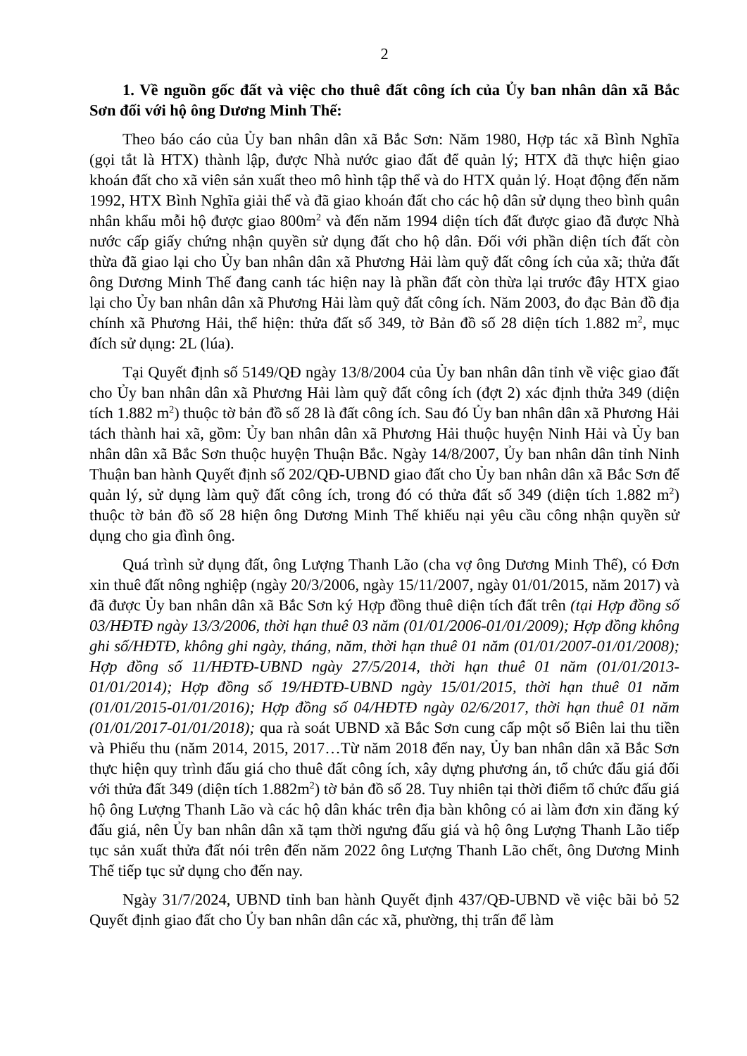2
1. Về nguồn gốc đất và việc cho thuê đất công ích của Ủy ban nhân dân xã Bắc Sơn đối với hộ ông Dương Minh Thế:
Theo báo cáo của Ủy ban nhân dân xã Bắc Sơn: Năm 1980, Hợp tác xã Bình Nghĩa (gọi tắt là HTX) thành lập, được Nhà nước giao đất để quản lý; HTX đã thực hiện giao khoán đất cho xã viên sản xuất theo mô hình tập thể và do HTX quản lý. Hoạt động đến năm 1992, HTX Bình Nghĩa giải thể và đã giao khoán đất cho các hộ dân sử dụng theo bình quân nhân khẩu mỗi hộ được giao 800m<sup>2</sup> và đến năm 1994 diện tích đất được giao đã được Nhà nước cấp giấy chứng nhận quyền sử dụng đất cho hộ dân. Đối với phần diện tích đất còn thừa đã giao lại cho Ủy ban nhân dân xã Phương Hải làm quỹ đất công ích của xã; thửa đất ông Dương Minh Thế đang canh tác hiện nay là phần đất còn thừa lại trước đây HTX giao lại cho Ủy ban nhân dân xã Phương Hải làm quỹ đất công ích. Năm 2003, đo đạc Bản đồ địa chính xã Phương Hải, thể hiện: thửa đất số 349, tờ Bản đồ số 28 diện tích 1.882 m<sup>2</sup>, mục đích sử dụng: 2L (lúa).
Tại Quyết định số 5149/QĐ ngày 13/8/2004 của Ủy ban nhân dân tỉnh về việc giao đất cho Ủy ban nhân dân xã Phương Hải làm quỹ đất công ích (đợt 2) xác định thửa 349 (diện tích 1.882 m<sup>2</sup>) thuộc tờ bản đồ số 28 là đất công ích. Sau đó Ủy ban nhân dân xã Phương Hải tách thành hai xã, gồm: Ủy ban nhân dân xã Phương Hải thuộc huyện Ninh Hải và Ủy ban nhân dân xã Bắc Sơn thuộc huyện Thuận Bắc. Ngày 14/8/2007, Ủy ban nhân dân tỉnh Ninh Thuận ban hành Quyết định số 202/QĐ-UBND giao đất cho Ủy ban nhân dân xã Bắc Sơn để quản lý, sử dụng làm quỹ đất công ích, trong đó có thửa đất số 349 (diện tích 1.882 m<sup>2</sup>) thuộc tờ bản đồ số 28 hiện ông Dương Minh Thế khiếu nại yêu cầu công nhận quyền sử dụng cho gia đình ông.
Quá trình sử dụng đất, ông Lượng Thanh Lão (cha vợ ông Dương Minh Thế), có Đơn xin thuê đất nông nghiệp (ngày 20/3/2006, ngày 15/11/2007, ngày 01/01/2015, năm 2017) và đã được Ủy ban nhân dân xã Bắc Sơn ký Hợp đồng thuê diện tích đất trên (tại Hợp đồng số 03/HĐTĐ ngày 13/3/2006, thời hạn thuê 03 năm (01/01/2006-01/01/2009); Hợp đồng không ghi số/HĐTĐ, không ghi ngày, tháng, năm, thời hạn thuê 01 năm (01/01/2007-01/01/2008); Hợp đồng số 11/HĐTĐ-UBND ngày 27/5/2014, thời hạn thuê 01 năm (01/01/2013-01/01/2014); Hợp đồng số 19/HĐTĐ-UBND ngày 15/01/2015, thời hạn thuê 01 năm (01/01/2015-01/01/2016); Hợp đồng số 04/HĐTĐ ngày 02/6/2017, thời hạn thuê 01 năm (01/01/2017-01/01/2018); qua rà soát UBND xã Bắc Sơn cung cấp một số Biên lai thu tiền và Phiếu thu (năm 2014, 2015, 2017…Từ năm 2018 đến nay, Ủy ban nhân dân xã Bắc Sơn thực hiện quy trình đấu giá cho thuê đất công ích, xây dựng phương án, tổ chức đấu giá đối với thửa đất 349 (diện tích 1.882m<sup>2</sup>) tờ bản đồ số 28. Tuy nhiên tại thời điểm tổ chức đấu giá hộ ông Lượng Thanh Lão và các hộ dân khác trên địa bàn không có ai làm đơn xin đăng ký đấu giá, nên Ủy ban nhân dân xã tạm thời ngưng đấu giá và hộ ông Lượng Thanh Lão tiếp tục sản xuất thửa đất nói trên đến năm 2022 ông Lượng Thanh Lão chết, ông Dương Minh Thế tiếp tục sử dụng cho đến nay.
Ngày 31/7/2024, UBND tỉnh ban hành Quyết định 437/QĐ-UBND về việc bãi bỏ 52 Quyết định giao đất cho Ủy ban nhân dân các xã, phường, thị trấn để làm